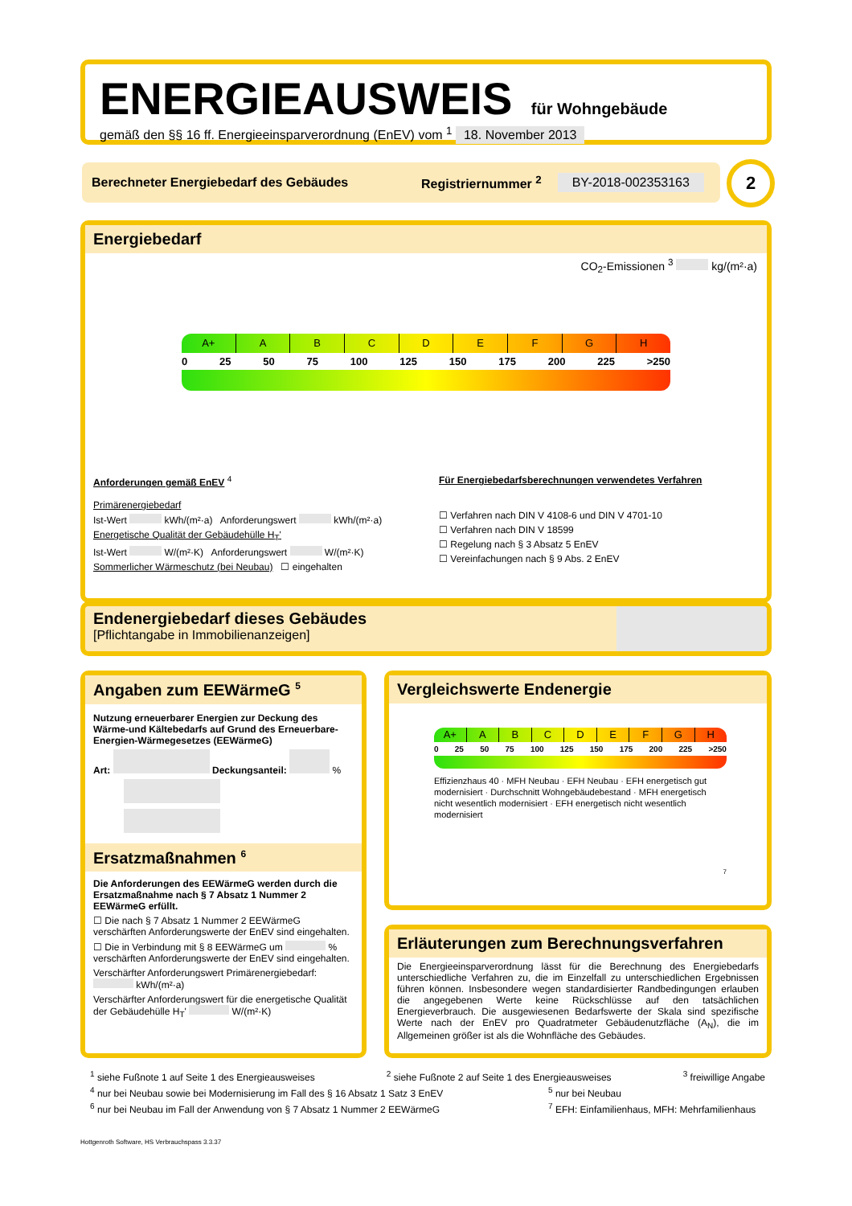ENERGIEAUSWEIS für Wohngebäude
gemäß den §§ 16 ff. Energieeinsparverordnung (EnEV) vom <sup>1</sup> 18. November 2013
Berechneter Energiebedarf des Gebäudes Registriernummer <sup>2</sup> BY-2018-002353163 2
Energiebedarf
CO<sub>2</sub>-Emissionen <sup>3</sup> kg/(m²·a)
A+ ABCDEFGH
0 25 50 75 100 125 150 175 200 225 >250
Anforderungen gemäß EnEV <sup>4</sup>
Primärenergiebedarf
Ist-Wert kWh/(m²·a) Anforderungswert kWh/(m²·a)
Energetische Qualität der Gebäudehülle H<sub>T</sub>'
Ist-Wert W/(m²·K) Anforderungswert W/(m²·K)
Sommerlicher Wärmeschutz (bei Neubau) ☐ eingehalten
Für Energiebedarfsberechnungen verwendetes Verfahren
☐ Verfahren nach DIN V 4108-6 und DIN V 4701-10
☐ Verfahren nach DIN V 18599
☐ Regelung nach § 3 Absatz 5 EnEV
☐ Vereinfachungen nach § 9 Abs. 2 EnEV
Endenergiebedarf dieses Gebäudes
[Pflichtangabe in Immobilienanzeigen]
Angaben zum EEWärmeG <sup>5</sup>
Nutzung erneuerbarer Energien zur Deckung des Wärme-und Kältebedarfs auf Grund des Erneuerbare-Energien-Wärmegesetzes (EEWärmeG)
Art: Deckungsanteil: %
Ersatzmaßnahmen <sup>6</sup>
Die Anforderungen des EEWärmeG werden durch die Ersatzmaßnahme nach § 7 Absatz 1 Nummer 2 EEWärmeG erfüllt.
☐ Die nach § 7 Absatz 1 Nummer 2 EEWärmeG verschärften Anforderungswerte der EnEV sind eingehalten.
☐ Die in Verbindung mit § 8 EEWärmeG um % verschärften Anforderungswerte der EnEV sind eingehalten.
Verschärfter Anforderungswert Primärenergiebedarf: kWh/(m²·a)
Verschärfter Anforderungswert für die energetische Qualität der Gebäudehülle H<sub>T</sub>' W/(m²·K)
Vergleichswerte Endenergie
A+ ABCDEFGH
0 25 50 75 100 125 150 175 200 225 >250
Effizienzhaus 40 · MFH Neubau · EFH Neubau · EFH energetisch gut modernisiert · Durchschnitt Wohngebäudebestand · MFH energetisch nicht wesentlich modernisiert · EFH energetisch nicht wesentlich modernisiert
7
Erläuterungen zum Berechnungsverfahren
Die Energieeinsparverordnung lässt für die Berechnung des Energiebedarfs unterschiedliche Verfahren zu, die im Einzelfall zu unterschiedlichen Ergebnissen führen können. Insbesondere wegen standardisierter Randbedingungen erlauben die angegebenen Werte keine Rückschlüsse auf den tatsächlichen Energieverbrauch. Die ausgewiesenen Bedarfswerte der Skala sind spezifische Werte nach der EnEV pro Quadratmeter Gebäudenutzfläche (A<sub>N</sub>), die im Allgemeinen größer ist als die Wohnfläche des Gebäudes.
<sup>1</sup> siehe Fußnote 1 auf Seite 1 des Energieausweises <sup>2</sup> siehe Fußnote 2 auf Seite 1 des Energieausweises <sup>3</sup> freiwillige Angabe
<sup>4</sup> nur bei Neubau sowie bei Modernisierung im Fall des § 16 Absatz 1 Satz 3 EnEV <sup>5</sup> nur bei Neubau
<sup>6</sup> nur bei Neubau im Fall der Anwendung von § 7 Absatz 1 Nummer 2 EEWärmeG <sup>7</sup> EFH: Einfamilienhaus, MFH: Mehrfamilienhaus
Hottgenroth Software, HS Verbrauchspass 3.3.37